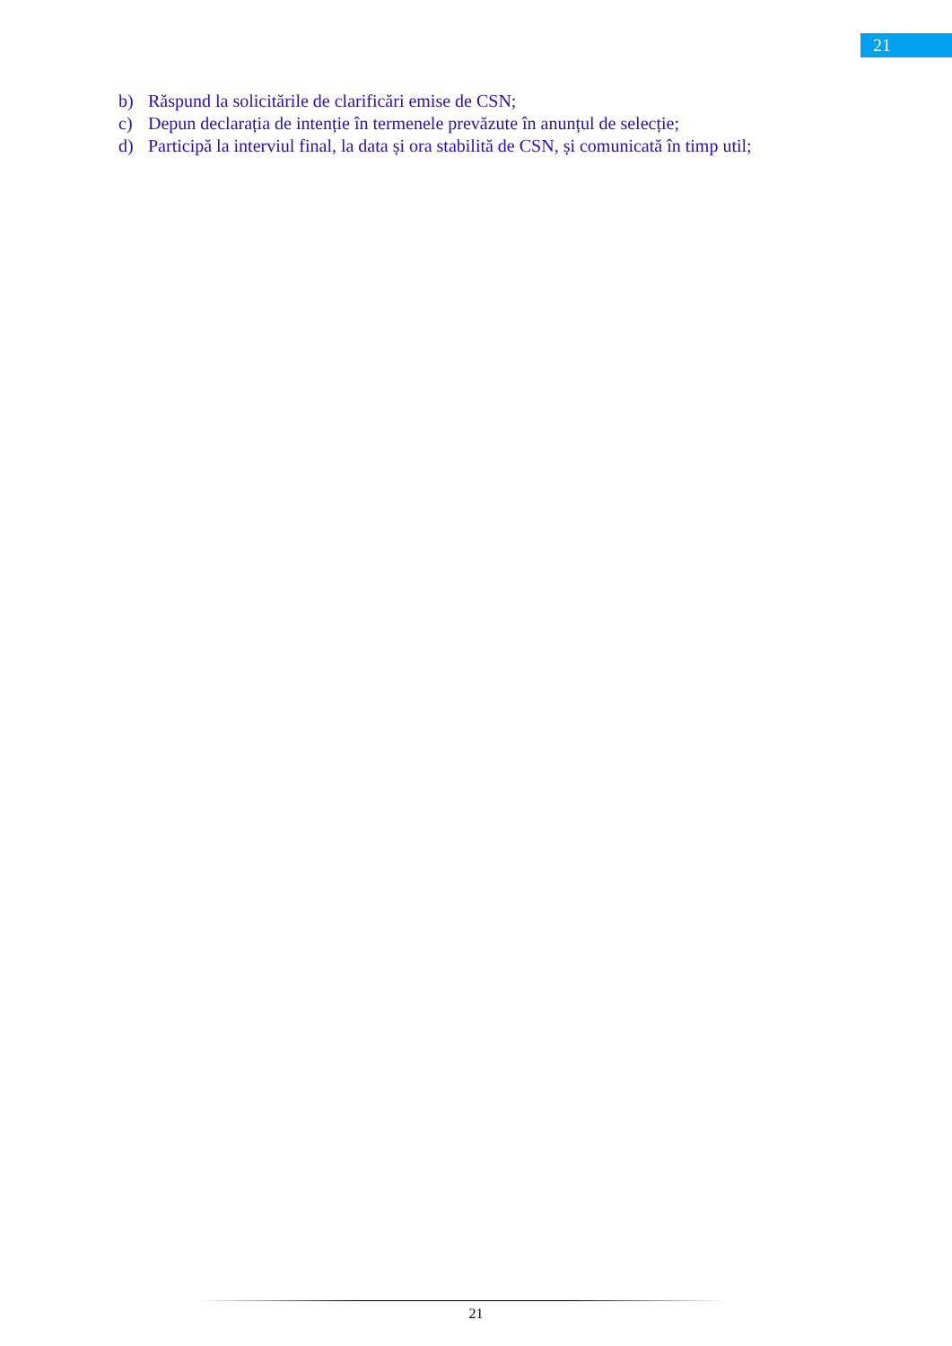21
b) Răspund la solicitările de clarificări emise de CSN;
c) Depun declarația de intenție în termenele prevăzute în anunțul de selecție;
d) Participă la interviul final, la data și ora stabilită de CSN, și comunicată în timp util;
21